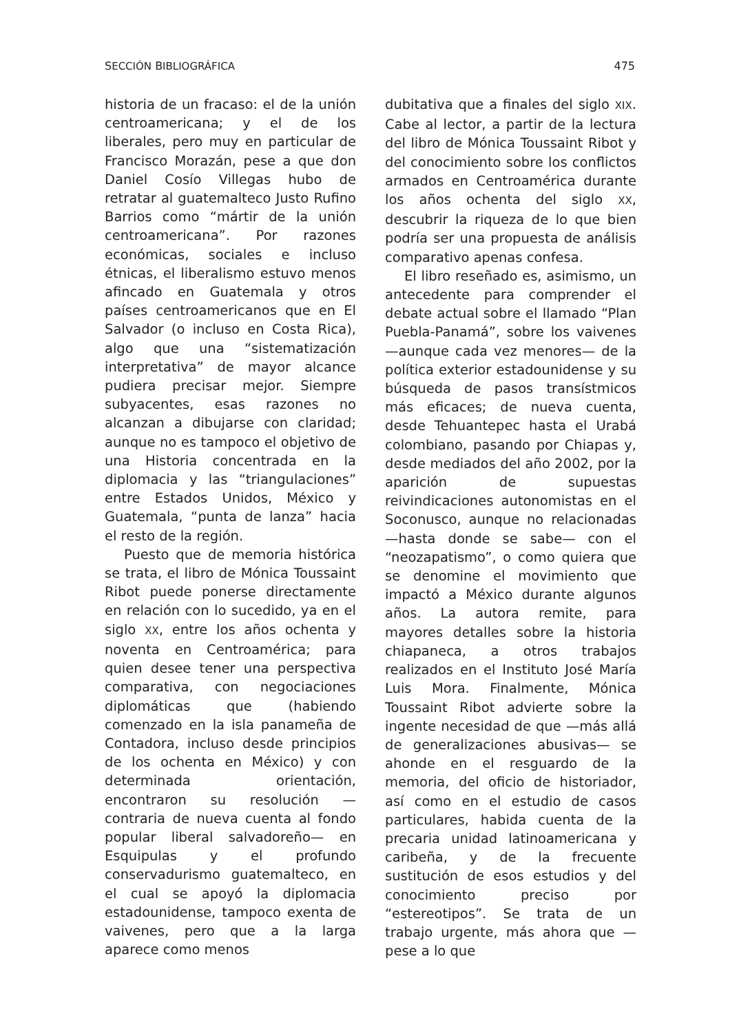SECCIÓN BIBLIOGRÁFICA 475
historia de un fracaso: el de la unión centroamericana; y el de los liberales, pero muy en particular de Francisco Morazán, pese a que don Daniel Cosío Villegas hubo de retratar al guatemalteco Justo Rufino Barrios como “mártir de la unión centroamericana”. Por razones económicas, sociales e incluso étnicas, el liberalismo estuvo menos afincado en Guatemala y otros países centroamericanos que en El Salvador (o incluso en Costa Rica), algo que una “sistematización interpretativa” de mayor alcance pudiera precisar mejor. Siempre subyacentes, esas razones no alcanzan a dibujarse con claridad; aunque no es tampoco el objetivo de una Historia concentrada en la diplomacia y las “triangulaciones” entre Estados Unidos, México y Guatemala, “punta de lanza” hacia el resto de la región.
Puesto que de memoria histórica se trata, el libro de Mónica Toussaint Ribot puede ponerse directamente en relación con lo sucedido, ya en el siglo XX, entre los años ochenta y noventa en Centroamérica; para quien desee tener una perspectiva comparativa, con negociaciones diplomáticas que (habiendo comenzado en la isla panameña de Contadora, incluso desde principios de los ochenta en México) y con determinada orientación, encontraron su resolución —contraria de nueva cuenta al fondo popular liberal salvadoreño— en Esquipulas y el profundo conservadurismo guatemalteco, en el cual se apoyó la diplomacia estadounidense, tampoco exenta de vaivenes, pero que a la larga aparece como menos
dubitativa que a finales del siglo XIX. Cabe al lector, a partir de la lectura del libro de Mónica Toussaint Ribot y del conocimiento sobre los conflictos armados en Centroamérica durante los años ochenta del siglo XX, descubrir la riqueza de lo que bien podría ser una propuesta de análisis comparativo apenas confesa.
El libro reseñado es, asimismo, un antecedente para comprender el debate actual sobre el llamado “Plan Puebla-Panamá”, sobre los vaivenes —aunque cada vez menores— de la política exterior estadounidense y su búsqueda de pasos transístmicos más eficaces; de nueva cuenta, desde Tehuantepec hasta el Urabá colombiano, pasando por Chiapas y, desde mediados del año 2002, por la aparición de supuestas reivindicaciones autonomistas en el Soconusco, aunque no relacionadas —hasta donde se sabe— con el “neozapatismo”, o como quiera que se denomine el movimiento que impactó a México durante algunos años. La autora remite, para mayores detalles sobre la historia chiapaneca, a otros trabajos realizados en el Instituto José María Luis Mora. Finalmente, Mónica Toussaint Ribot advierte sobre la ingente necesidad de que —más allá de generalizaciones abusivas— se ahonde en el resguardo de la memoria, del oficio de historiador, así como en el estudio de casos particulares, habida cuenta de la precaria unidad latinoamericana y caribeña, y de la frecuente sustitución de esos estudios y del conocimiento preciso por “estereotipos”. Se trata de un trabajo urgente, más ahora que —pese a lo que